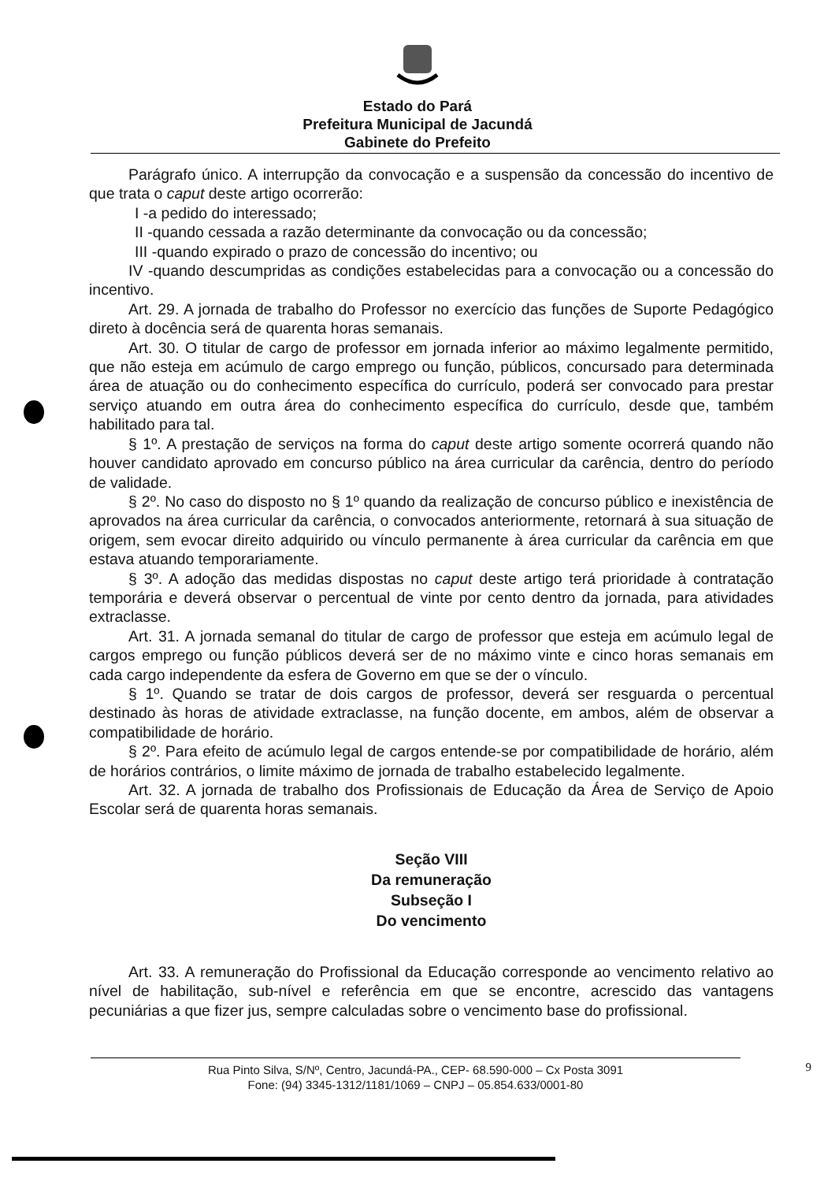Estado do Pará
Prefeitura Municipal de Jacundá
Gabinete do Prefeito
Parágrafo único. A interrupção da convocação e a suspensão da concessão do incentivo de que trata o caput deste artigo ocorrerão:
I -a pedido do interessado;
II -quando cessada a razão determinante da convocação ou da concessão;
III -quando expirado o prazo de concessão do incentivo; ou
IV -quando descumpridas as condições estabelecidas para a convocação ou a concessão do incentivo.
Art. 29. A jornada de trabalho do Professor no exercício das funções de Suporte Pedagógico direto à docência será de quarenta horas semanais.
Art. 30. O titular de cargo de professor em jornada inferior ao máximo legalmente permitido, que não esteja em acúmulo de cargo emprego ou função, públicos, concursado para determinada área de atuação ou do conhecimento específica do currículo, poderá ser convocado para prestar serviço atuando em outra área do conhecimento específica do currículo, desde que, também habilitado para tal.
§ 1º. A prestação de serviços na forma do caput deste artigo somente ocorrerá quando não houver candidato aprovado em concurso público na área curricular da carência, dentro do período de validade.
§ 2º. No caso do disposto no § 1º quando da realização de concurso público e inexistência de aprovados na área curricular da carência, o convocados anteriormente, retornará à sua situação de origem, sem evocar direito adquirido ou vínculo permanente à área curricular da carência em que estava atuando temporariamente.
§ 3º. A adoção das medidas dispostas no caput deste artigo terá prioridade à contratação temporária e deverá observar o percentual de vinte por cento dentro da jornada, para atividades extraclasse.
Art. 31. A jornada semanal do titular de cargo de professor que esteja em acúmulo legal de cargos emprego ou função públicos deverá ser de no máximo vinte e cinco horas semanais em cada cargo independente da esfera de Governo em que se der o vínculo.
§ 1º. Quando se tratar de dois cargos de professor, deverá ser resguarda o percentual destinado às horas de atividade extraclasse, na função docente, em ambos, além de observar a compatibilidade de horário.
§ 2º. Para efeito de acúmulo legal de cargos entende-se por compatibilidade de horário, além de horários contrários, o limite máximo de jornada de trabalho estabelecido legalmente.
Art. 32. A jornada de trabalho dos Profissionais de Educação da Área de Serviço de Apoio Escolar será de quarenta horas semanais.
Seção VIII
Da remuneração
Subseção I
Do vencimento
Art. 33. A remuneração do Profissional da Educação corresponde ao vencimento relativo ao nível de habilitação, sub-nível e referência em que se encontre, acrescido das vantagens pecuniárias a que fizer jus, sempre calculadas sobre o vencimento base do profissional.
Rua Pinto Silva, S/Nº, Centro, Jacundá-PA., CEP- 68.590-000 – Cx Posta 3091
Fone: (94) 3345-1312/1181/1069 – CNPJ – 05.854.633/0001-80
9